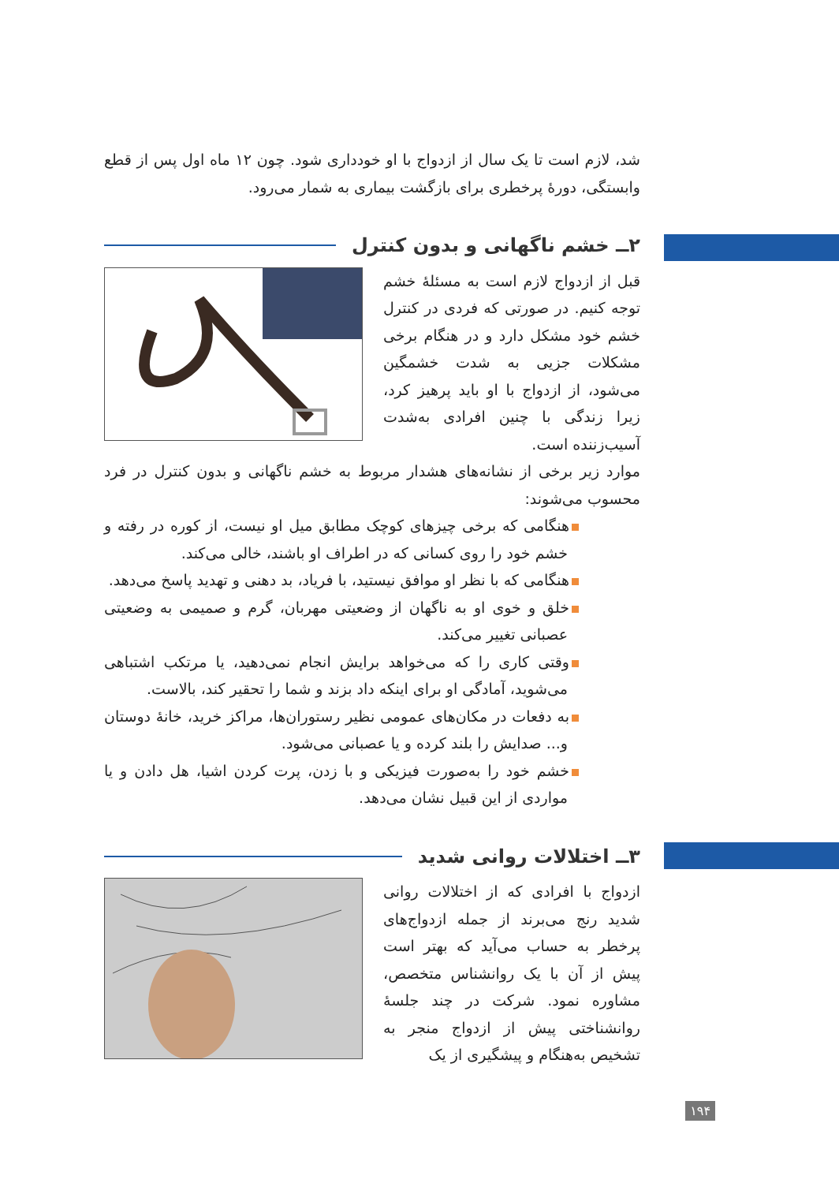شد، لازم است تا یک سال از ازدواج با او خودداری شود. چون ۱۲ ماه اول پس از قطع وابستگی، دورهٔ پرخطری برای بازگشت بیماری به شمار می‌رود.
۲ــ خشم ناگهانی و بدون کنترل
قبل از ازدواج لازم است به مسئلهٔ خشم توجه کنیم. در صورتی که فردی در کنترل خشم خود مشکل دارد و در هنگام برخی مشکلات جزیی به شدت خشمگین می‌شود، از ازدواج با او باید پرهیز کرد، زیرا زندگی با چنین افرادی به‌شدت آسیب‌زننده است.
موارد زیر برخی از نشانه‌های هشدار مربوط به خشم ناگهانی و بدون کنترل در فرد محسوب می‌شوند:
هنگامی که برخی چیزهای کوچک مطابق میل او نیست، از کوره در رفته و خشم خود را روی کسانی که در اطراف او باشند، خالی می‌کند.
هنگامی که با نظر او موافق نیستید، با فریاد، بد دهنی و تهدید پاسخ می‌دهد.
خلق و خوی او به ناگهان از وضعیتی مهربان، گرم و صمیمی به وضعیتی عصبانی تغییر می‌کند.
وقتی کاری را که می‌خواهد برایش انجام نمی‌دهید، یا مرتکب اشتباهی می‌شوید، آمادگی او برای اینکه داد بزند و شما را تحقیر کند، بالاست.
به دفعات در مکان‌های عمومی نظیر رستوران‌ها، مراکز خرید، خانهٔ دوستان و... صدایش را بلند کرده و یا عصبانی می‌شود.
خشم خود را به‌صورت فیزیکی و با زدن، پرت کردن اشیا، هل دادن و یا مواردی از این قبیل نشان می‌دهد.
۳ــ اختلالات روانی شدید
ازدواج با افرادی که از اختلالات روانی شدید رنج می‌برند از جمله ازدواج‌های پرخطر به حساب می‌آید که بهتر است پیش از آن با یک روانشناس متخصص، مشاوره نمود. شرکت در چند جلسهٔ روانشناختی پیش از ازدواج منجر به تشخیص به‌هنگام و پیشگیری از یک
۱۹۴